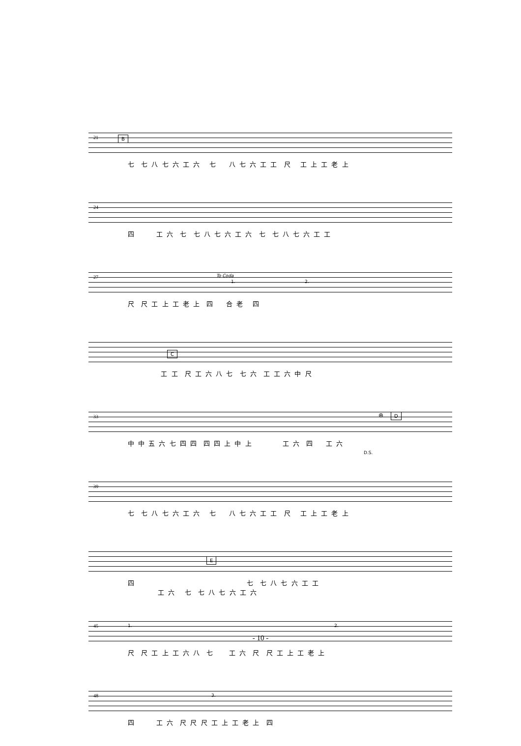21 B
七 七 八 七 六 工 六 七 八 七 六 工 工 尺 工 上 工 老 上
24
四 工 六 七 七 八 七 六 工 六 七 七 八 七 六 工 工
27 To Coda
1. 2.
尺 尺 工 上 工 老 上 四 合 老 四
C
工 工 尺 工 六 八 七 七 六 工 工 六 中 尺
33 ⊕ D
D.S.
中 中 五 六 七 四 四 四 四 上 中 上 工 六 四 工 六
39
七 七 八 七 六 工 六 七 八 七 六 工 工 尺 工 上 工 老 上
E
四 七 七 八 七 六 工 工 工 六 七 七 八 七 六 工 六
45 1. 2.
尺 尺 工 上 工 六 八 七 工 六 尺 尺 工 上 工 老 上
48 3.
四 工 六 尺 尺 尺 工 上 工 老 上 四
- 10 -